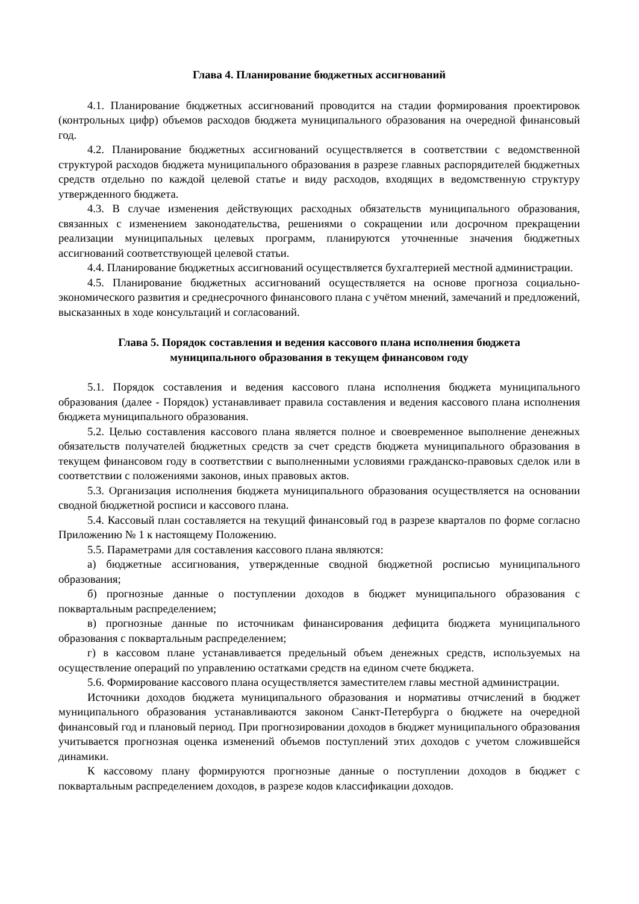Глава 4. Планирование бюджетных ассигнований
4.1. Планирование бюджетных ассигнований проводится на стадии формирования проектировок (контрольных цифр) объемов расходов бюджета муниципального образования на очередной финансовый год.
4.2. Планирование бюджетных ассигнований осуществляется в соответствии с ведомственной структурой расходов бюджета муниципального образования в разрезе главных распорядителей бюджетных средств отдельно по каждой целевой статье и виду расходов, входящих в ведомственную структуру утвержденного бюджета.
4.3. В случае изменения действующих расходных обязательств муниципального образования, связанных с изменением законодательства, решениями о сокращении или досрочном прекращении реализации муниципальных целевых программ, планируются уточненные значения бюджетных ассигнований соответствующей целевой статьи.
4.4. Планирование бюджетных ассигнований осуществляется бухгалтерией местной администрации.
4.5. Планирование бюджетных ассигнований осуществляется на основе прогноза социально-экономического развития и среднесрочного финансового плана с учётом мнений, замечаний и предложений, высказанных в ходе консультаций и согласований.
Глава 5. Порядок составления и ведения кассового плана исполнения бюджета
муниципального образования в текущем финансовом году
5.1. Порядок составления и ведения кассового плана исполнения бюджета муниципального образования (далее - Порядок) устанавливает правила составления и ведения кассового плана исполнения бюджета муниципального образования.
5.2. Целью составления кассового плана является полное и своевременное выполнение денежных обязательств получателей бюджетных средств за счет средств бюджета муниципального образования в текущем финансовом году в соответствии с выполненными условиями гражданско-правовых сделок или в соответствии с положениями законов, иных правовых актов.
5.3. Организация исполнения бюджета муниципального образования осуществляется на основании сводной бюджетной росписи и кассового плана.
5.4. Кассовый план составляется на текущий финансовый год в разрезе кварталов по форме согласно Приложению № 1 к настоящему Положению.
5.5. Параметрами для составления кассового плана являются:
а) бюджетные ассигнования, утвержденные сводной бюджетной росписью муниципального образования;
б) прогнозные данные о поступлении доходов в бюджет муниципального образования с поквартальным распределением;
в) прогнозные данные по источникам финансирования дефицита бюджета муниципального образования с поквартальным распределением;
г) в кассовом плане устанавливается предельный объем денежных средств, используемых на осуществление операций по управлению остатками средств на едином счете бюджета.
5.6. Формирование кассового плана осуществляется заместителем главы местной администрации.
Источники доходов бюджета муниципального образования и нормативы отчислений в бюджет муниципального образования устанавливаются законом Санкт-Петербурга о бюджете на очередной финансовый год и плановый период. При прогнозировании доходов в бюджет муниципального образования учитывается прогнозная оценка изменений объемов поступлений этих доходов с учетом сложившейся динамики.
К кассовому плану формируются прогнозные данные о поступлении доходов в бюджет с поквартальным распределением доходов, в разрезе кодов классификации доходов.